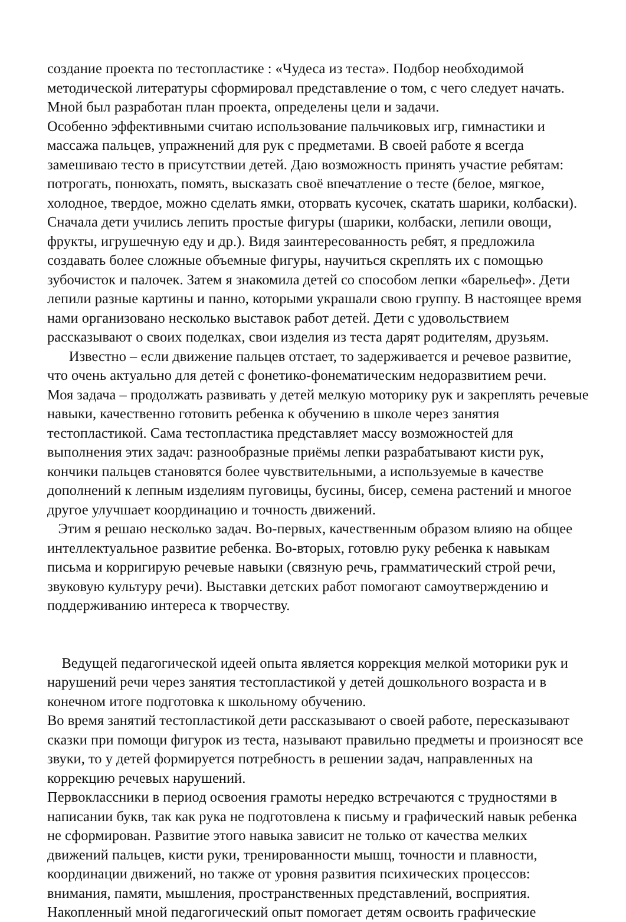создание проекта по тестопластике : «Чудеса из теста». Подбор необходимой методической литературы сформировал представление о том, с чего следует начать. Мной был разработан план проекта, определены цели и задачи.
Особенно эффективными считаю использование пальчиковых игр, гимнастики и массажа пальцев, упражнений для рук с предметами. В своей работе я всегда замешиваю тесто в присутствии детей. Даю возможность принять участие ребятам: потрогать, понюхать, помять, высказать своё впечатление о тесте (белое, мягкое, холодное, твердое, можно сделать ямки, оторвать кусочек, скатать шарики, колбаски).
Сначала дети учились лепить простые фигуры (шарики, колбаски, лепили овощи, фрукты, игрушечную еду и др.). Видя заинтересованность ребят, я предложила создавать более сложные объемные фигуры, научиться скреплять их с помощью зубочисток и палочек. Затем я знакомила детей со способом лепки «барельеф». Дети лепили разные картины и панно, которыми украшали свою группу. В настоящее время нами организовано несколько выставок работ детей. Дети с удовольствием рассказывают о своих поделках, свои изделия из теста дарят родителям, друзьям.
Известно – если движение пальцев отстает, то задерживается и речевое развитие, что очень актуально для детей с фонетико-фонематическим недоразвитием речи.
Моя задача – продолжать развивать у детей мелкую моторику рук и закреплять речевые навыки, качественно готовить ребенка к обучению в школе через занятия тестопластикой. Сама тестопластика представляет массу возможностей для выполнения этих задач: разнообразные приёмы лепки разрабатывают кисти рук, кончики пальцев становятся более чувствительными, а используемые в качестве дополнений к лепным изделиям пуговицы, бусины, бисер, семена растений и многое другое улучшает координацию и точность движений.
Этим я решаю несколько задач. Во-первых, качественным образом влияю на общее интеллектуальное развитие ребенка. Во-вторых, готовлю руку ребенка к навыкам письма и корригирую речевые навыки (связную речь, грамматический строй речи, звуковую культуру речи). Выставки детских работ помогают самоутверждению и поддерживанию интереса к творчеству.
Ведущей педагогической идеей опыта является коррекция мелкой моторики рук и нарушений речи через занятия тестопластикой у детей дошкольного возраста и в конечном итоге подготовка к школьному обучению.
Во время занятий тестопластикой дети рассказывают о своей работе, пересказывают сказки при помощи фигурок из теста, называют правильно предметы и произносят все звуки, то у детей формируется потребность в решении задач, направленных на коррекцию речевых нарушений.
Первоклассники в период освоения грамоты нередко встречаются с трудностями в написании букв, так как рука не подготовлена к письму и графический навык ребенка не сформирован. Развитие этого навыка зависит не только от качества мелких движений пальцев, кисти руки, тренированности мышц, точности и плавности, координации движений, но также от уровня развития психических процессов: внимания, памяти, мышления, пространственных представлений, восприятия.
Накопленный мной педагогический опыт помогает детям освоить графические